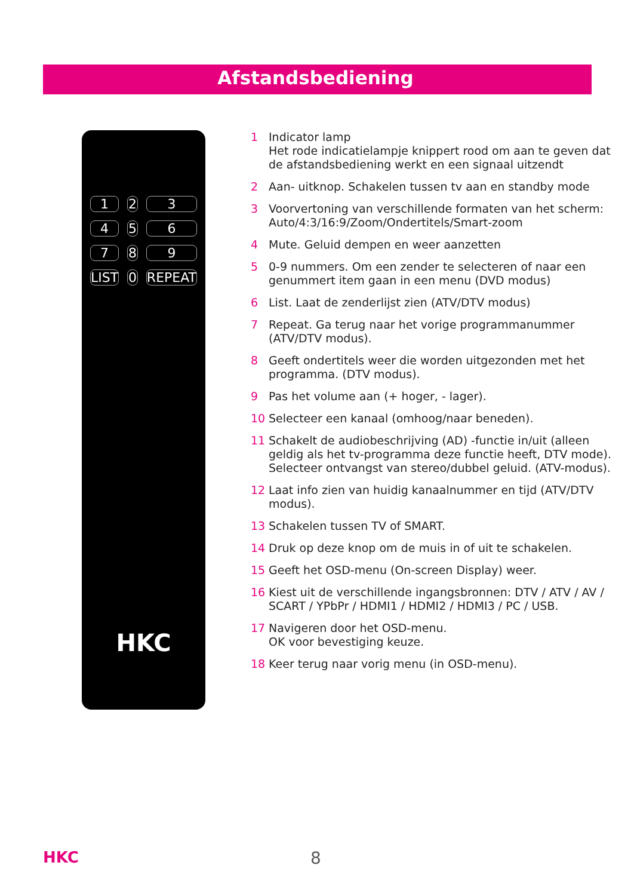Afstandsbediening
123456789 LIST 0 REPEAT
HKC
1 Indicator lamp
Het rode indicatielampje knippert rood om aan te geven dat de afstandsbediening werkt en een signaal uitzendt
2 Aan- uitknop. Schakelen tussen tv aan en standby mode
3 Voorvertoning van verschillende formaten van het scherm: Auto/4:3/16:9/Zoom/Ondertitels/Smart-zoom
4 Mute. Geluid dempen en weer aanzetten
5 0-9 nummers. Om een zender te selecteren of naar een genummert item gaan in een menu (DVD modus)
6 List. Laat de zenderlijst zien (ATV/DTV modus)
7 Repeat. Ga terug naar het vorige programmanummer (ATV/DTV modus).
8 Geeft ondertitels weer die worden uitgezonden met het programma. (DTV modus).
9 Pas het volume aan (+ hoger, - lager).
10 Selecteer een kanaal (omhoog/naar beneden).
11 Schakelt de audiobeschrijving (AD) -functie in/uit (alleen geldig als het tv-programma deze functie heeft, DTV mode). Selecteer ontvangst van stereo/dubbel geluid. (ATV-modus).
12 Laat info zien van huidig kanaalnummer en tijd (ATV/DTV modus).
13 Schakelen tussen TV of SMART.
14 Druk op deze knop om de muis in of uit te schakelen.
15 Geeft het OSD-menu (On-screen Display) weer.
16 Kiest uit de verschillende ingangsbronnen: DTV / ATV / AV / SCART / YPbPr / HDMI1 / HDMI2 / HDMI3 / PC / USB.
17 Navigeren door het OSD-menu.
OK voor bevestiging keuze.
18 Keer terug naar vorig menu (in OSD-menu).
HKC 8